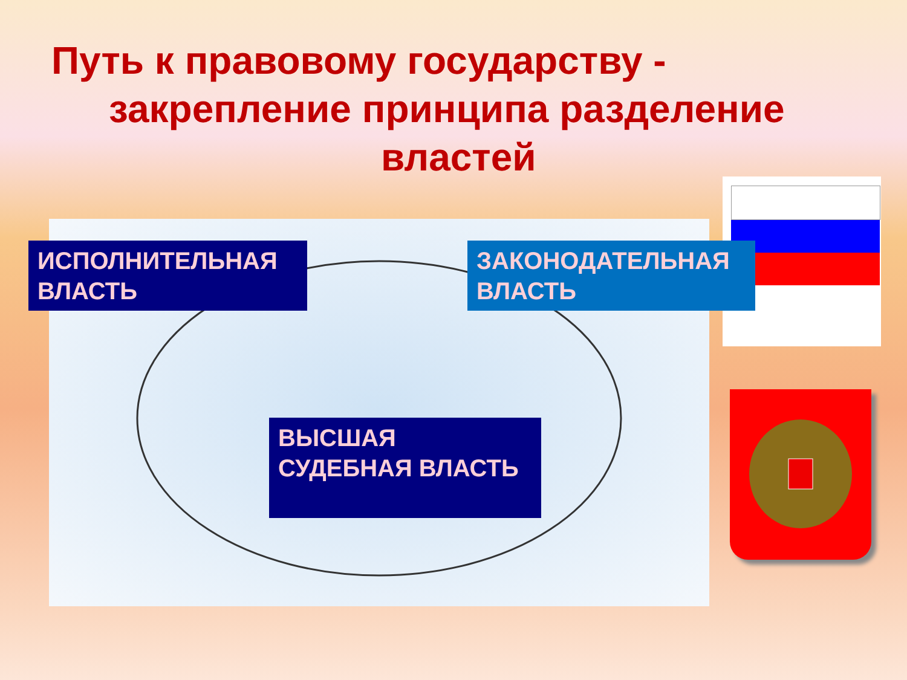Путь к правовому государству -
закрепление принципа разделение
властей
ИСПОЛНИТЕЛЬНАЯ
ВЛАСТЬ
ЗАКОНОДАТЕЛЬНАЯ
ВЛАСТЬ
ВЫСШАЯ
СУДЕБНАЯ ВЛАСТЬ